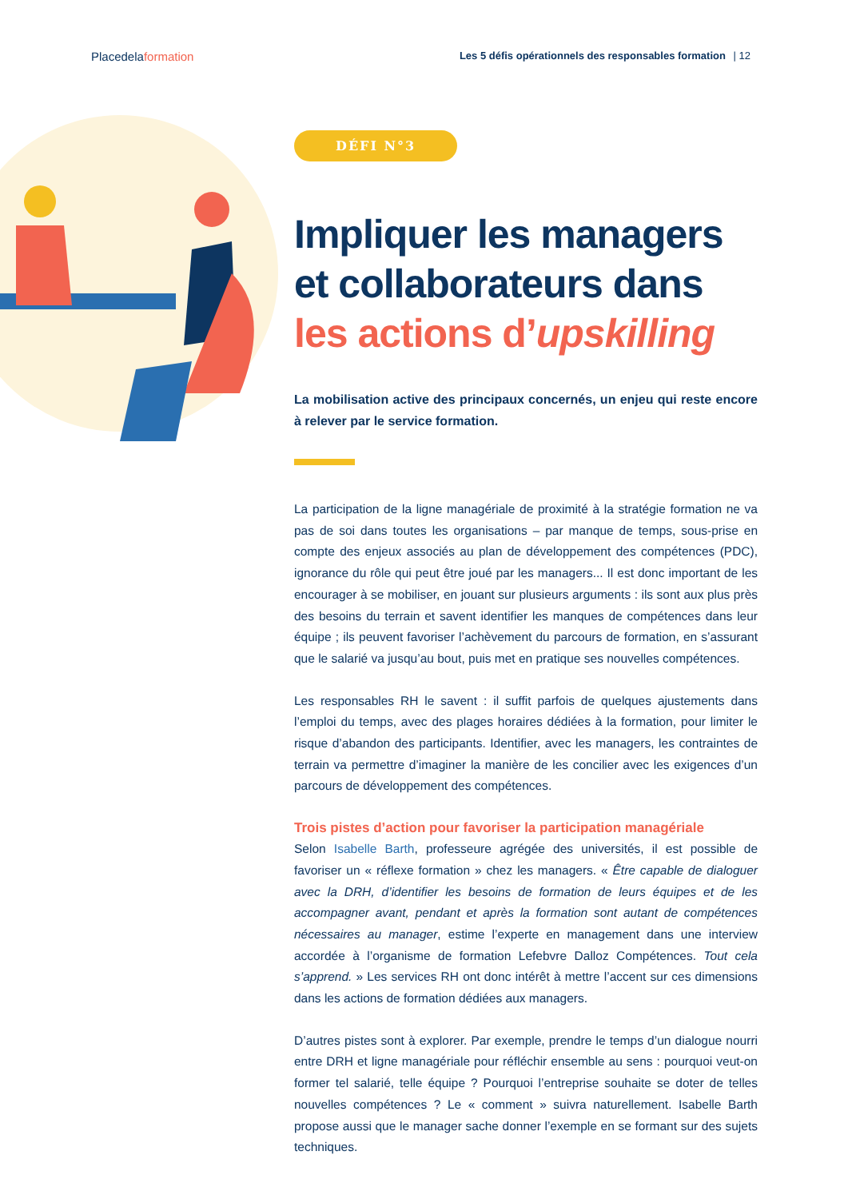Placedelaformation
Les 5 défis opérationnels des responsables formation | 12
DÉFI N°3
Impliquer les managers et collaborateurs dans les actions d’upskilling
La mobilisation active des principaux concernés, un enjeu qui reste encore à relever par le service formation.
La participation de la ligne managériale de proximité à la stratégie formation ne va pas de soi dans toutes les organisations – par manque de temps, sous-prise en compte des enjeux associés au plan de développement des compétences (PDC), ignorance du rôle qui peut être joué par les managers... Il est donc important de les encourager à se mobiliser, en jouant sur plusieurs arguments : ils sont aux plus près des besoins du terrain et savent identifier les manques de compétences dans leur équipe ; ils peuvent favoriser l’achèvement du parcours de formation, en s’assurant que le salarié va jusqu’au bout, puis met en pratique ses nouvelles compétences.
Les responsables RH le savent : il suffit parfois de quelques ajustements dans l’emploi du temps, avec des plages horaires dédiées à la formation, pour limiter le risque d’abandon des participants. Identifier, avec les managers, les contraintes de terrain va permettre d’imaginer la manière de les concilier avec les exigences d’un parcours de développement des compétences.
Trois pistes d’action pour favoriser la participation managériale
Selon Isabelle Barth, professeure agrégée des universités, il est possible de favoriser un « réflexe formation » chez les managers. « Être capable de dialoguer avec la DRH, d’identifier les besoins de formation de leurs équipes et de les accompagner avant, pendant et après la formation sont autant de compétences nécessaires au manager, estime l’experte en management dans une interview accordée à l’organisme de formation Lefebvre Dalloz Compétences. Tout cela s’apprend. » Les services RH ont donc intérêt à mettre l’accent sur ces dimensions dans les actions de formation dédiées aux managers.
D’autres pistes sont à explorer. Par exemple, prendre le temps d’un dialogue nourri entre DRH et ligne managériale pour réfléchir ensemble au sens : pourquoi veut-on former tel salarié, telle équipe ? Pourquoi l’entreprise souhaite se doter de telles nouvelles compétences ? Le « comment » suivra naturellement. Isabelle Barth propose aussi que le manager sache donner l’exemple en se formant sur des sujets techniques.